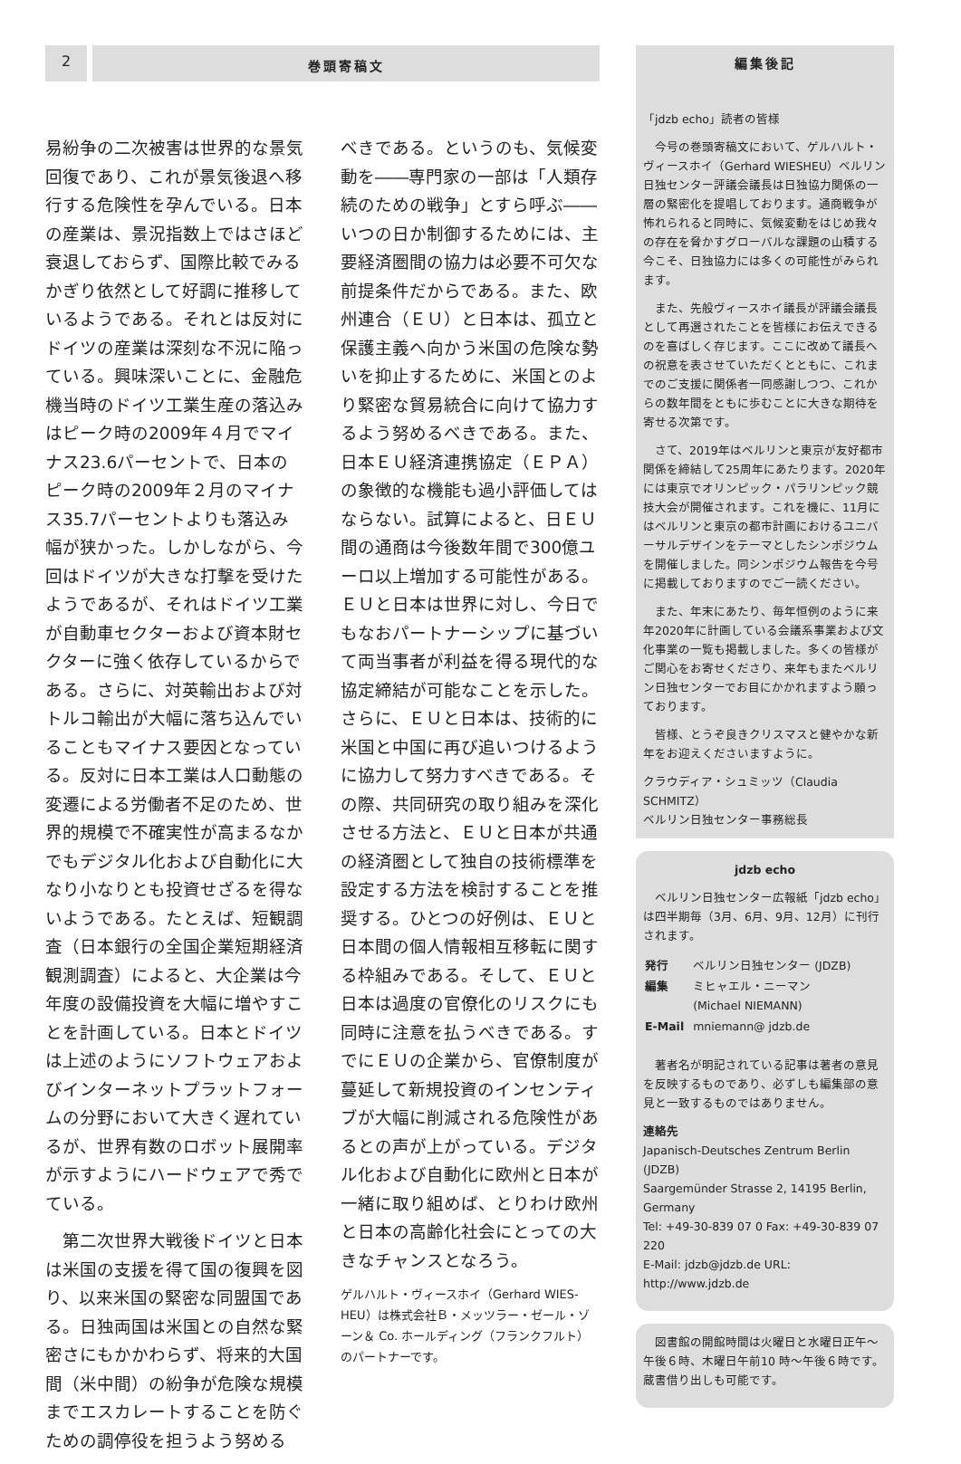2
巻頭寄稿文
易紛争の二次被害は世界的な景気回復であり、これが景気後退へ移行する危険性を孕んでいる。日本の産業は、景況指数上ではさほど衰退しておらず、国際比較でみるかぎり依然として好調に推移しているようである。それとは反対にドイツの産業は深刻な不況に陥っている。興味深いことに、金融危機当時のドイツ工業生産の落込みはピーク時の2009年４月でマイナス23.6パーセントで、日本のピーク時の2009年２月のマイナス35.7パーセントよりも落込み幅が狭かった。しかしながら、今回はドイツが大きな打撃を受けたようであるが、それはドイツ工業が自動車セクターおよび資本財セクターに強く依存しているからである。さらに、対英輸出および対トルコ輸出が大幅に落ち込んでいることもマイナス要因となっている。反対に日本工業は人口動態の変遷による労働者不足のため、世界的規模で不確実性が高まるなかでもデジタル化および自動化に大なり小なりとも投資せざるを得ないようである。たとえば、短観調査（日本銀行の全国企業短期経済観測調査）によると、大企業は今年度の設備投資を大幅に増やすことを計画している。日本とドイツは上述のようにソフトウェアおよびインターネットプラットフォームの分野において大きく遅れているが、世界有数のロボット展開率が示すようにハードウェアで秀でている。
　第二次世界大戦後ドイツと日本は米国の支援を得て国の復興を図り、以来米国の緊密な同盟国である。日独両国は米国との自然な緊密さにもかかわらず、将来的大国間（米中間）の紛争が危険な規模までエスカレートすることを防ぐための調停役を担うよう努める
べきである。というのも、気候変動を――専門家の一部は「人類存続のための戦争」とすら呼ぶ――いつの日か制御するためには、主要経済圏間の協力は必要不可欠な前提条件だからである。また、欧州連合（ＥＵ）と日本は、孤立と保護主義へ向かう米国の危険な勢いを抑止するために、米国とのより緊密な貿易統合に向けて協力するよう努めるべきである。また、日本ＥＵ経済連携協定（ＥＰＡ）の象徴的な機能も過小評価してはならない。試算によると、日ＥＵ間の通商は今後数年間で300億ユーロ以上増加する可能性がある。ＥＵと日本は世界に対し、今日でもなおパートナーシップに基づいて両当事者が利益を得る現代的な協定締結が可能なことを示した。さらに、ＥＵと日本は、技術的に米国と中国に再び追いつけるように協力して努力すべきである。その際、共同研究の取り組みを深化させる方法と、ＥＵと日本が共通の経済圏として独自の技術標準を設定する方法を検討することを推奨する。ひとつの好例は、ＥＵと日本間の個人情報相互移転に関する枠組みである。そして、ＥＵと日本は過度の官僚化のリスクにも同時に注意を払うべきである。すでにＥＵの企業から、官僚制度が蔓延して新規投資のインセンティブが大幅に削減される危険性があるとの声が上がっている。デジタル化および自動化に欧州と日本が一緒に取り組めば、とりわけ欧州と日本の高齢化社会にとっての大きなチャンスとなろう。
ゲルハルト・ヴィースホイ（Gerhard WIES-HEU）は株式会社Ｂ・メッツラー・ゼール・ゾーン＆ Co. ホールディング（フランクフルト）のパートナーです。
編集後記
「jdzb echo」読者の皆様
　今号の巻頭寄稿文において、ゲルハルト・ヴィースホイ（Gerhard WIESHEU）ベルリン日独センター評議会議長は日独協力関係の一層の緊密化を提唱しております。通商戦争が怖れられると同時に、気候変動をはじめ我々の存在を脅かすグローバルな課題の山積する今こそ、日独協力には多くの可能性がみられます。
　また、先般ヴィースホイ議長が評議会議長として再選されたことを皆様にお伝えできるのを喜ばしく存じます。ここに改めて議長への祝意を表させていただくとともに、これまでのご支援に関係者一同感謝しつつ、これからの数年間をともに歩むことに大きな期待を寄せる次第です。
　さて、2019年はベルリンと東京が友好都市関係を締結して25周年にあたります。2020年には東京でオリンピック・パラリンピック競技大会が開催されます。これを機に、11月にはベルリンと東京の都市計画におけるユニバーサルデザインをテーマとしたシンポジウムを開催しました。同シンポジウム報告を今号に掲載しておりますのでご一読ください。
　また、年末にあたり、毎年恒例のように来年2020年に計画している会議系事業および文化事業の一覧も掲載しました。多くの皆様がご関心をお寄せくださり、来年もまたベルリン日独センターでお目にかかれますよう願っております。
　皆様、とうぞ良きクリスマスと健やかな新年をお迎えくださいますように。
クラウディア・シュミッツ（Claudia SCHMITZ）
ベルリン日独センター事務総長
jdzb echo
　ベルリン日独センター広報紙「jdzb echo」は四半期毎（3月、6月、9月、12月）に刊行されます。
| 発行 | ベルリン日独センター (JDZB) |
| 編集 | ミヒャエル・ニーマン (Michael NIEMANN) |
| E-Mail | mniemann@ jdzb.de |
　著者名が明記されている記事は著者の意見を反映するものであり、必ずしも編集部の意見と一致するものではありません。
連絡先
Japanisch-Deutsches Zentrum Berlin (JDZB)
Saargemünder Strasse 2, 14195 Berlin, Germany
Tel: +49-30-839 07 0 Fax: +49-30-839 07 220
E-Mail: jdzb@jdzb.de URL: http://www.jdzb.de
　図書館の開館時間は火曜日と水曜日正午〜午後６時、木曜日午前10 時〜午後６時です。蔵書借り出しも可能です。